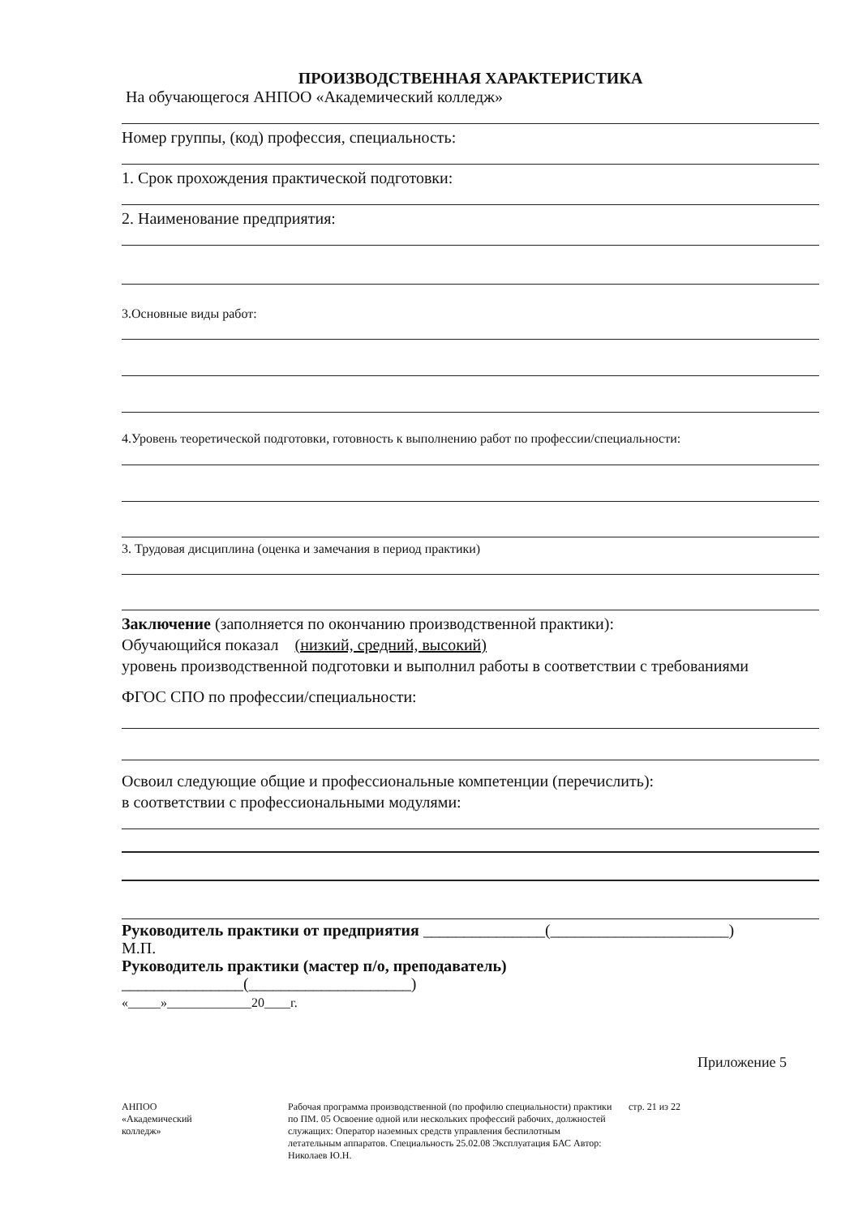ПРОИЗВОДСТВЕННАЯ ХАРАКТЕРИСТИКА
На обучающегося АНПОО «Академический колледж»
Номер группы, (код) профессия, специальность:
1. Срок прохождения практической подготовки:
2. Наименование предприятия:
3.Основные виды работ:
4.Уровень теоретической подготовки, готовность к выполнению работ по профессии/специальности:
3. Трудовая дисциплина (оценка и замечания в период практики)
Заключение (заполняется по окончанию производственной практики):
Обучающийся показал (низкий, средний, высокий)
уровень производственной подготовки и выполнил работы в соответствии с требованиями
ФГОС СПО по профессии/специальности:
Освоил следующие общие и профессиональные компетенции (перечислить):
в соответствии с профессиональными модулями:
Руководитель практики от предприятия _______________(______________________)
М.П.
Руководитель практики (мастер п/о, преподаватель)
_______________(____________________)
«_____»_____________20____г.
Приложение 5
АНПОО
«Академический
колледж»
Рабочая программа производственной (по профилю специальности) практики по ПМ. 05 Освоение одной или нескольких профессий рабочих, должностей служащих: Оператор наземных средств управления беспилотным летательным аппаратов. Специальность 25.02.08 Эксплуатация БАС Автор: Николаев Ю.Н.
стр. 21 из 22